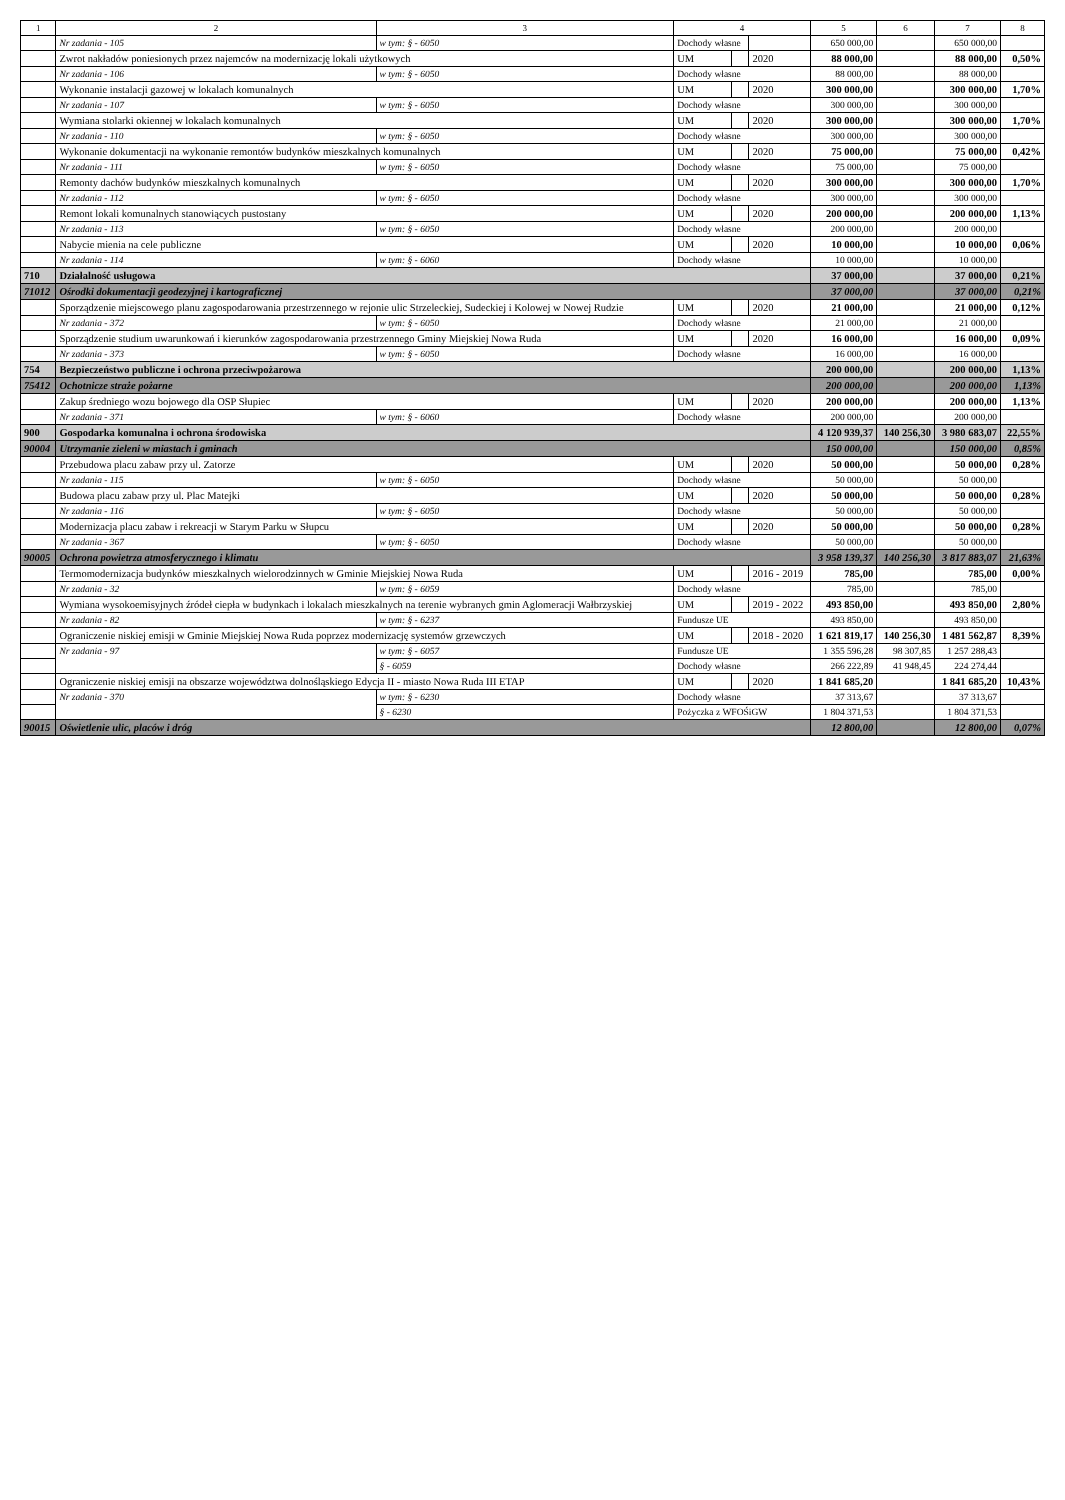| 1 | 2 | 3 | 4 | | | 5 | 6 | 7 | 8 |
| --- | --- | --- | --- | --- | --- | --- | --- | --- | --- |
| | Nr zadania - 105 | w tym: § - 6050 | Dochody własne | | | 650 000,00 | | 650 000,00 | |
| | Zwrot nakładów poniesionych przez najemców na modernizację lokali użytkowych | | UM | | 2020 | 88 000,00 | | 88 000,00 | 0,50% |
| | Nr zadania - 106 | w tym: § - 6050 | Dochody własne | | | 88 000,00 | | 88 000,00 | |
| | Wykonanie instalacji gazowej w lokalach komunalnych | | UM | | 2020 | 300 000,00 | | 300 000,00 | 1,70% |
| | Nr zadania - 107 | w tym: § - 6050 | Dochody własne | | | 300 000,00 | | 300 000,00 | |
| | Wymiana stolarki okiennej w lokalach komunalnych | | UM | | 2020 | 300 000,00 | | 300 000,00 | 1,70% |
| | Nr zadania - 110 | w tym: § - 6050 | Dochody własne | | | 300 000,00 | | 300 000,00 | |
| | Wykonanie dokumentacji na wykonanie remontów budynków mieszkalnych komunalnych | | UM | | 2020 | 75 000,00 | | 75 000,00 | 0,42% |
| | Nr zadania - 111 | w tym: § - 6050 | Dochody własne | | | 75 000,00 | | 75 000,00 | |
| | Remonty dachów budynków mieszkalnych komunalnych | | UM | | 2020 | 300 000,00 | | 300 000,00 | 1,70% |
| | Nr zadania - 112 | w tym: § - 6050 | Dochody własne | | | 300 000,00 | | 300 000,00 | |
| | Remont lokali komunalnych stanowiących pustostany | | UM | | 2020 | 200 000,00 | | 200 000,00 | 1,13% |
| | Nr zadania - 113 | w tym: § - 6050 | Dochody własne | | | 200 000,00 | | 200 000,00 | |
| | Nabycie mienia na cele publiczne | | UM | | 2020 | 10 000,00 | | 10 000,00 | 0,06% |
| | Nr zadania - 114 | w tym: § - 6060 | Dochody własne | | | 10 000,00 | | 10 000,00 | |
| 710 | Działalność usługowa | | | | | 37 000,00 | | 37 000,00 | 0,21% |
| 71012 | Ośrodki dokumentacji geodezyjnej i kartograficznej | | | | | 37 000,00 | | 37 000,00 | 0,21% |
| | Sporządzenie miejscowego planu zagospodarowania przestrzennego w rejonie ulic Strzeleckiej, Sudeckiej i Kolowej w Nowej Rudzie | | UM | | 2020 | 21 000,00 | | 21 000,00 | 0,12% |
| | Nr zadania - 372 | w tym: § - 6050 | Dochody własne | | | 21 000,00 | | 21 000,00 | |
| | Sporządzenie studium uwarunkowań i kierunków zagospodarowania przestrzennego Gminy Miejskiej Nowa Ruda | | UM | | 2020 | 16 000,00 | | 16 000,00 | 0,09% |
| | Nr zadania - 373 | w tym: § - 6050 | Dochody własne | | | 16 000,00 | | 16 000,00 | |
| 754 | Bezpieczeństwo publiczne i ochrona przeciwpożarowa | | | | | 200 000,00 | | 200 000,00 | 1,13% |
| 75412 | Ochotnicze straże pożarne | | | | | 200 000,00 | | 200 000,00 | 1,13% |
| | Zakup średniego wozu bojowego dla OSP Słupiec | | UM | | 2020 | 200 000,00 | | 200 000,00 | 1,13% |
| | Nr zadania - 371 | w tym: § - 6060 | Dochody własne | | | 200 000,00 | | 200 000,00 | |
| 900 | Gospodarka komunalna i ochrona środowiska | | | | | 4 120 939,37 | 140 256,30 | 3 980 683,07 | 22,55% |
| 90004 | Utrzymanie zieleni w miastach i gminach | | | | | 150 000,00 | | 150 000,00 | 0,85% |
| | Przebudowa placu zabaw przy ul. Zatorze | | UM | | 2020 | 50 000,00 | | 50 000,00 | 0,28% |
| | Nr zadania - 115 | w tym: § - 6050 | Dochody własne | | | 50 000,00 | | 50 000,00 | |
| | Budowa placu zabaw przy ul. Plac Matejki | | UM | | 2020 | 50 000,00 | | 50 000,00 | 0,28% |
| | Nr zadania - 116 | w tym: § - 6050 | Dochody własne | | | 50 000,00 | | 50 000,00 | |
| | Modernizacja placu zabaw i rekreacji w Starym Parku w Słupcu | | UM | | 2020 | 50 000,00 | | 50 000,00 | 0,28% |
| | Nr zadania - 367 | w tym: § - 6050 | Dochody własne | | | 50 000,00 | | 50 000,00 | |
| 90005 | Ochrona powietrza atmosferycznego i klimatu | | | | | 3 958 139,37 | 140 256,30 | 3 817 883,07 | 21,63% |
| | Termomodernizacja budynków mieszkalnych wielorodzinnych w Gminie Miejskiej Nowa Ruda | | UM | | 2016 - 2019 | 785,00 | | 785,00 | 0,00% |
| | Nr zadania - 32 | w tym: § - 6059 | Dochody własne | | | 785,00 | | 785,00 | |
| | Wymiana wysokoemisyjnych źródeł ciepła w budynkach i lokalach mieszkalnych na terenie wybranych gmin Aglomeracji Wałbrzyskiej | | UM | | 2019 - 2022 | 493 850,00 | | 493 850,00 | 2,80% |
| | Nr zadania - 82 | w tym: § - 6237 | Fundusze UE | | | 493 850,00 | | 493 850,00 | |
| | Ograniczenie niskiej emisji w Gminie Miejskiej Nowa Ruda poprzez modernizację systemów grzewczych | | UM | | 2018 - 2020 | 1 621 819,17 | 140 256,30 | 1 481 562,87 | 8,39% |
| | Nr zadania - 97 | w tym: § - 6057 | Fundusze UE | | | 1 355 596,28 | 98 307,85 | 1 257 288,43 | |
| | | § - 6059 | Dochody własne | | | 266 222,89 | 41 948,45 | 224 274,44 | |
| | Ograniczenie niskiej emisji na obszarze województwa dolnośląskiego Edycja II - miasto Nowa Ruda III ETAP | | UM | | 2020 | 1 841 685,20 | | 1 841 685,20 | 10,43% |
| | Nr zadania - 370 | w tym: § - 6230 | Dochody własne | | | 37 313,67 | | 37 313,67 | |
| | | § - 6230 | Pożyczka z WFOŚiGW | | | 1 804 371,53 | | 1 804 371,53 | |
| 90015 | Oświetlenie ulic, placów i dróg | | | | | 12 800,00 | | 12 800,00 | 0,07% |